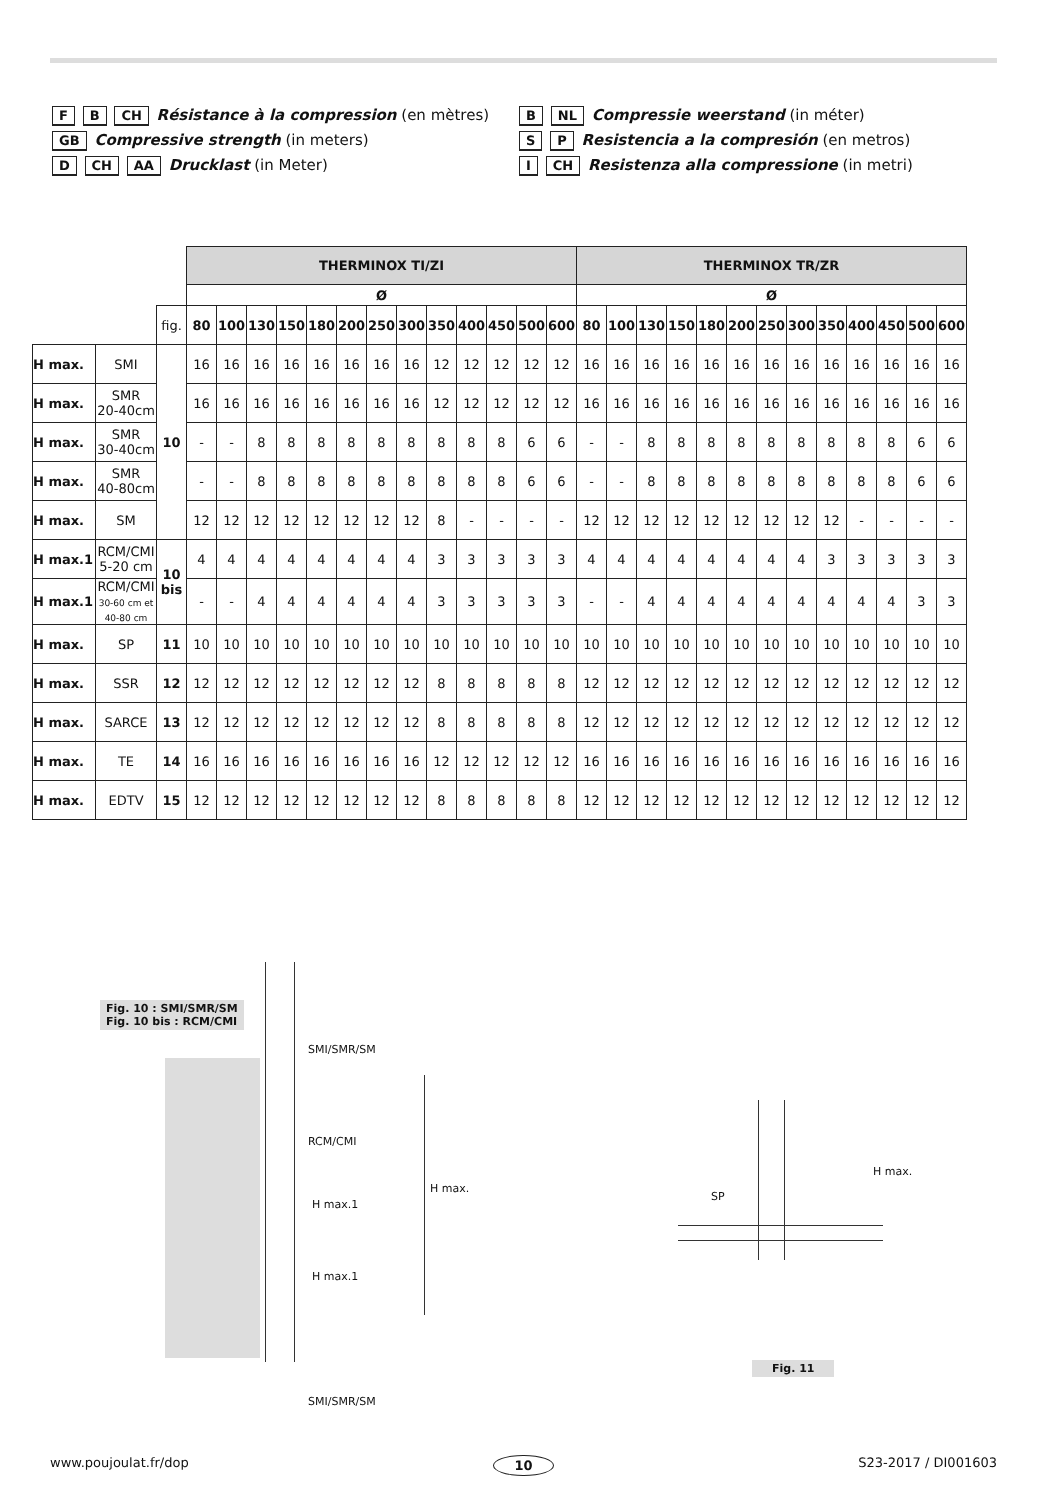F B CH Résistance à la compression (en mètres)
GB Compressive strength (in meters)
D CH AA Drucklast (in Meter)
B NL Compressie weerstand (in méter)
S P Resistencia a la compresión (en metros)
I CH Resistenza alla compressione (in metri)
| | | | THERMINOX TI/ZI | | | | | | | | | | | | | THERMINOX TR/ZR | | | | | | | | | | | | |
| --- | --- | --- | --- | --- | --- | --- | --- | --- | --- | --- | --- | --- | --- | --- | --- | --- | --- | --- | --- | --- | --- | --- | --- | --- | --- | --- | --- | --- |
| | | | Ø | | | | | | | | | | | | | Ø | | | | | | | | | | | | |
| | | fig. | 80 | 100 | 130 | 150 | 180 | 200 | 250 | 300 | 350 | 400 | 450 | 500 | 600 | 80 | 100 | 130 | 150 | 180 | 200 | 250 | 300 | 350 | 400 | 450 | 500 | 600 |
| H max. | SMI | 10 | 16 | 16 | 16 | 16 | 16 | 16 | 16 | 16 | 12 | 12 | 12 | 12 | 12 | 16 | 16 | 16 | 16 | 16 | 16 | 16 | 16 | 16 | 16 | 16 | 16 | 16 |
| H max. | SMR 20-40cm | | 16 | 16 | 16 | 16 | 16 | 16 | 16 | 16 | 12 | 12 | 12 | 12 | 12 | 16 | 16 | 16 | 16 | 16 | 16 | 16 | 16 | 16 | 16 | 16 | 16 | 16 |
| H max. | SMR 30-40cm | | - | - | 8 | 8 | 8 | 8 | 8 | 8 | 8 | 8 | 8 | 6 | 6 | - | - | 8 | 8 | 8 | 8 | 8 | 8 | 8 | 8 | 8 | 6 | 6 |
| H max. | SMR 40-80cm | | - | - | 8 | 8 | 8 | 8 | 8 | 8 | 8 | 8 | 8 | 6 | 6 | - | - | 8 | 8 | 8 | 8 | 8 | 8 | 8 | 8 | 8 | 6 | 6 |
| H max. | SM | | 12 | 12 | 12 | 12 | 12 | 12 | 12 | 12 | 8 | - | - | - | - | 12 | 12 | 12 | 12 | 12 | 12 | 12 | 12 | 12 | - | - | - | - |
| H max.1 | RCM/CMI 5-20 cm | 10 bis | 4 | 4 | 4 | 4 | 4 | 4 | 4 | 4 | 3 | 3 | 3 | 3 | 3 | 4 | 4 | 4 | 4 | 4 | 4 | 4 | 4 | 3 | 3 | 3 | 3 | 3 |
| H max.1 | RCM/CMI 30-60 cm et 40-80 cm | | - | - | 4 | 4 | 4 | 4 | 4 | 4 | 3 | 3 | 3 | 3 | 3 | - | - | 4 | 4 | 4 | 4 | 4 | 4 | 4 | 4 | 4 | 3 | 3 |
| H max. | SP | 11 | 10 | 10 | 10 | 10 | 10 | 10 | 10 | 10 | 10 | 10 | 10 | 10 | 10 | 10 | 10 | 10 | 10 | 10 | 10 | 10 | 10 | 10 | 10 | 10 | 10 | 10 |
| H max. | SSR | 12 | 12 | 12 | 12 | 12 | 12 | 12 | 12 | 12 | 8 | 8 | 8 | 8 | 8 | 12 | 12 | 12 | 12 | 12 | 12 | 12 | 12 | 12 | 12 | 12 | 12 | 12 |
| H max. | SARCE | 13 | 12 | 12 | 12 | 12 | 12 | 12 | 12 | 12 | 8 | 8 | 8 | 8 | 8 | 12 | 12 | 12 | 12 | 12 | 12 | 12 | 12 | 12 | 12 | 12 | 12 | 12 |
| H max. | TE | 14 | 16 | 16 | 16 | 16 | 16 | 16 | 16 | 16 | 12 | 12 | 12 | 12 | 12 | 16 | 16 | 16 | 16 | 16 | 16 | 16 | 16 | 16 | 16 | 16 | 16 | 16 |
| H max. | EDTV | 15 | 12 | 12 | 12 | 12 | 12 | 12 | 12 | 12 | 8 | 8 | 8 | 8 | 8 | 12 | 12 | 12 | 12 | 12 | 12 | 12 | 12 | 12 | 12 | 12 | 12 | 12 |
Fig. 10 : SMI/SMR/SM
Fig. 10 bis : RCM/CMI
SMI/SMR/SM
RCM/CMI
H max.1
H max.
H max.1
SMI/SMR/SM
H max.
SP
Fig. 11
www.poujoulat.fr/dop 10 S23-2017 / DI001603